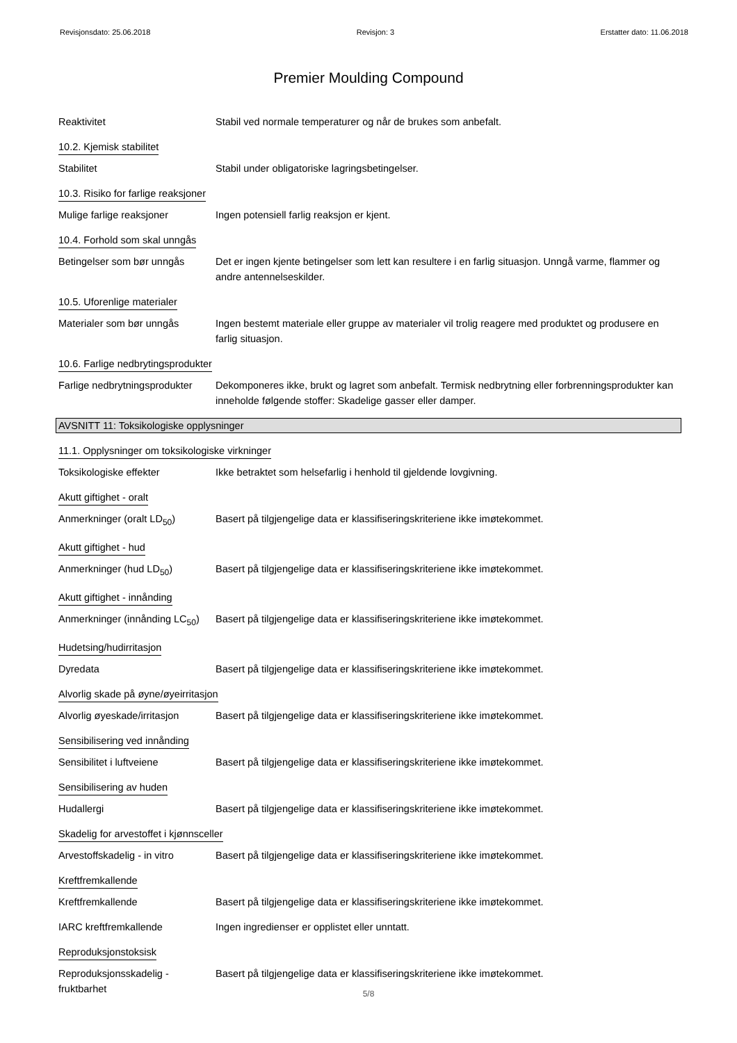Revisjonsdato: 25.06.2018 Revisjon: 3 Erstatter dato: 11.06.2018
Premier Moulding Compound
Reaktivitet Stabil ved normale temperaturer og når de brukes som anbefalt.
10.2. Kjemisk stabilitet
Stabilitet Stabil under obligatoriske lagringsbetingelser.
10.3. Risiko for farlige reaksjoner
Mulige farlige reaksjoner Ingen potensiell farlig reaksjon er kjent.
10.4. Forhold som skal unngås
Betingelser som bør unngås
Det er ingen kjente betingelser som lett kan resultere i en farlig situasjon. Unngå varme, flammer og andre antennelseskilder.
10.5. Uforenlige materialer
Materialer som bør unngås Ingen bestemt materiale eller gruppe av materialer vil trolig reagere med produktet og produsere en farlig situasjon.
10.6. Farlige nedbrytingsprodukter
Farlige nedbrytningsprodukter
Dekomponeres ikke, brukt og lagret som anbefalt. Termisk nedbrytning eller forbrenningsprodukter kan inneholde følgende stoffer: Skadelige gasser eller damper.
AVSNITT 11: Toksikologiske opplysninger
11.1. Opplysninger om toksikologiske virkninger
Toksikologiske effekter Ikke betraktet som helsefarlig i henhold til gjeldende lovgivning.
Akutt giftighet - oralt
Anmerkninger (oralt LD<sub>50</sub>) Basert på tilgjengelige data er klassifiseringskriteriene ikke imøtekommet.
Akutt giftighet - hud
Anmerkninger (hud LD<sub>50</sub>) Basert på tilgjengelige data er klassifiseringskriteriene ikke imøtekommet.
Akutt giftighet - innånding
Anmerkninger (innånding LC<sub>50</sub>)
Basert på tilgjengelige data er klassifiseringskriteriene ikke imøtekommet.
Hudetsing/hudirritasjon
Dyredata Basert på tilgjengelige data er klassifiseringskriteriene ikke imøtekommet.
Alvorlig skade på øyne/øyeirritasjon
Alvorlig øyeskade/irritasjon
Basert på tilgjengelige data er klassifiseringskriteriene ikke imøtekommet.
Sensibilisering ved innånding
Sensibilitet i luftveiene Basert på tilgjengelige data er klassifiseringskriteriene ikke imøtekommet.
Sensibilisering av huden
Hudallergi Basert på tilgjengelige data er klassifiseringskriteriene ikke imøtekommet.
Skadelig for arvestoffet i kjønnsceller
Arvestoffskadelig - in vitro
Basert på tilgjengelige data er klassifiseringskriteriene ikke imøtekommet.
Kreftfremkallende
Kreftfremkallende Basert på tilgjengelige data er klassifiseringskriteriene ikke imøtekommet.
IARC kreftfremkallende Ingen ingredienser er opplistet eller unntatt.
Reproduksjonstoksisk
Reproduksjonsskadelig - fruktbarhet
Basert på tilgjengelige data er klassifiseringskriteriene ikke imøtekommet.
5/8